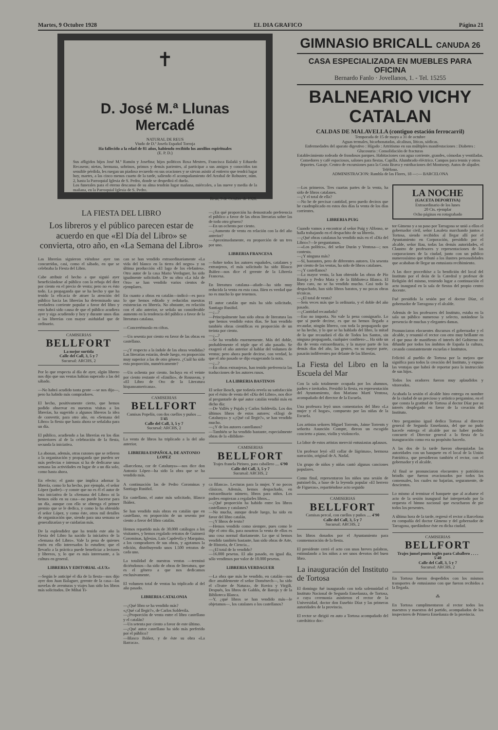Martes, 9 Octubre 1928 EL DIA GRAFICO Página 21
✝
D. José M.ª Llunas Mercadé
NATURAL DE REUS
Viudo de D.ª Josefa Español Torroja
Ha fallecido a la edad de 81 años, habiendo recibido los auxilios espirituales
(E. P. D.)
Sus afligidos hijos José M.ª Ramón y Josefina; hijos políticos Rosa Mestres, Francisca Balañá y Eduardo Recasens; nietas, hermana, sobrinos, primos y demás parientes, al participar a sus amigos y conocidos tan sensible pérdida, les ruegan un piadoso recuerdo en sus oraciones y se sirvan asistir al entierro que tendrá lugar hoy, martes, a las cinco menos cuarto de la tarde, saliendo el acompañamiento del Arrabal de Robuster, núm. 2, hasta la Parroquial Iglesia de S. Pedro, donde se despedirá el duelo.
Los funerales para el eterno descanso de su alma tendrán lugar mañana, miércoles, a las nueve y media de la mañana, en la Parroquial Iglesia de S. Pedro.
Reus, 9 de Octubre de 1928.
LA FIESTA DEL LIBRO
Los libreros y el público parecen estar de acuerdo en que «El Día del Libro» se convierta, otro año, en «La Semana del Libro»
Las librerías siguieron viéndose ayer tan concurridas, casi, como el sábado, en que se celebraba la Fiesta del Libro.
Cabe atribuir el hecho a que siguió ayer beneficiándose al público con la rebaja del diez por ciento en el precio de venta; pero no es ésto todo. La propaganda que se ha hecho y que ha tenido la eficacia de atraer la atención del público hacia las librerías ha determinado una verdadera corriente popular a favor del libro y esto habrá sido causa de que el público acudiera ayer y siga acudiendo y hoy y durante unos días a las librerías con mayor asiduidad que de ordinario.
CAMISERIAS
BELLFORT
La mejor surtida
Calle del Call, 3, 5 y 7
Sucursal: ARCHS, 2
Por lo que respecta al día de ayer, algún librero nos dijo que sus ventas habían superado a las del sábado.
—No habrá acudido tanta gente —se nos dijo—, pero ha habido más compradores.
El hecho, positivamente cierto, que hemos podido observar en nuestras visitas a los librerías, ha sugerido a algunos libreros la idea de convertir, para otro año, en «Semana del Libro» la fiesta que hasta ahora se señalaba para un día.
El público, acudiendo a las librerías en los días posteriores al de la celebración de la fiesta, secunda la iniciativa.
La abonan, además, otras razones que se refieren a la organización y propaganda que pueden ser más perfectas e intensas si ha de dedicarse una semana las actividades en lugar de a un día solo, como hasta ahora.
En efecto; el gasto que implica adornar la librería, como lo ha hecho, por ejemplo, el señor López (padre)—y conste que no es él el autor de esta iniciativa de la «Semana del Libro» ni la hemos oído en su casa—no puede hacerse para un día, aunque con ello se obtenga el primer premio que se le dedica, y como lo ha obtenido el señor López, y como éste, otros mil detalles de organización que, siendo para una semana se generalizarían y se cuidarían más.
De la esplendidez que ha tenido este año la Fiesta del Libro ha nacido la iniciativa de la «Semana del Libro». Vale la pena de quienes estén en ello interesados lo estudien; que el llevarlo a la práctica puede beneficiar a lectores y libreros, y, lo que es más interesante, a la cultura en general.
LIBRERIA Y EDITORIAL «LUX»
—Según le anticipé el día de la fiesta—nos dijo ayer don Juan Balaguer, gerente de la casa—las novelas de aventuras y viajes han sido los libros más solicitados. De Mihai Ti-
can se han vendido extraordinariamente «La vida del blanco en la tierra del negro» y su última producción «El lago de los elefantes». Otro autor de la casa Mario Verdaguer, ha sido igualmente solicitado. De su obra «La isla de Oro» se han vendido varios cientos de ejemplares.
En cuanto a obras en catalán—indicó—es poco lo que hemos editado y reducidas nuestras existencias en librería. No obstante, en relación con el año anterior, se señala un considerable aumento en la tendencia del público a favor de la literatura catalana.
—Concretémoslo en cifras.
—Un sesenta por ciento en favor de las obras en castellano.
—¿Y respecto a la índole de las obras vendidas? Las literarias estarán, desde luego, en proporción muy superior a las de otro género. ¿Cuál ha sido esta proporción, numéricamente?
—Un ochenta por ciento. Incluya en el veinte por ciento restante el «Emilio», de Rousseau, y «El Libro de Oro de la Literatura hispanoamericana».
CAMISERIAS
BELLFORT
Camisas Popelín, con dos cuellos y puños .... 5'45
Calle del Call, 3, 5 y 7
Sucursal: ARCHS, 2
La venta de libros ha triplicado a la del año anterior.
LIBRERIA ESPAÑOLA, DE ANTONIO LOPEZ
«Barcelona, cor de Catalunya»—nos dice don Antonio López—ha sido la obra que se ha vendido más.
A continuación las de Pedro Corominas y Santiago Rusiñol.
En castellano, el autor más solicitado, Blasco Ibáñez.
Se han vendido más obras en catalán que en castellano, en proporción de un sesenta por ciento a favor del libro catalán.
Hemos repartido más de 30.000 catálogos a los visitantes, y hemos regalado retratos de Guimerá Corominas, Iglesias, Luis Capdevila y Marquina, a los compradores de sus obras, y agotamos la edición, distribuyendo unos 1.500 retratos de cada uno.
La totalidad de nuestras ventas —terminó diciéndonos—ha sido de obras de literatura, que es el género a que nos dedicamos exclusivamente.
El volumen total de ventas ha triplicado al del año pasado.
LIBRERIA CATALONIA
—¿Qué libro se ha vendido más?
«¿Qué cal llegir?», de Carlos Soldevila.
—¿Proporción de venta entre el libro castellano y el catalán?
—Un setenta por ciento a favor de este último.
—¿Qué autor castellano ha sido más preferido por el público?
—Blasco Ibáñez, y de éste su obra «La Barraca».
—¿En qué proporción ha demostrado preferencia el público a favor de las obras literarias sobre las de todo otro género?
—En un ochenta por ciento.
—¿Aumento de venta en relación con la del año anterior?
—Aproximadamente, en proporción de un tres por uno.
LIBRERIA FRANCESA
—Sobre todos los autores españoles, catalanes y extranjeros, el más solicitado ha sido Blasco Ibáñez—nos dice el gerente de la Librería Francesa.
En literatura catalana—añade—ha sido muy reducida la venta en esta casa. Bien es verdad que no es mucho lo que tenemos.
El autor catalán que más ha sido solicitado, Santiago Rusiñol.
—¿...?
—Principalmente han sido obras de literatura las que hemos vendido estos días. Se han vendido también obras científicas en proporción de un treinta por ciento.
—¿...?
—Se ha vendido enormemente. Más del doble, probablemente el triple que el año pasado. Se exageró el año anterior al hablar del volumen de ventas; pero ahora puede decirse, con verdad, lo que el año pasado se dijo exagerando la nota.
—¿...?
—En obras extranjeras, han tenido preferencia las traducciones de los autores rusos.
LA LIBRERIA BASTINOS
El señor Bosch, que todavía revela su satisfacción por el éxito de venta del «Día del Libro», nos dice al preguntarle de qué autor catalán vendió más en dicho día:
—De Vallés y Pujals y Carlos Soldevila. Los dos últimos libros de estos autores: «Elogi de Catalunya» y «¿Qué cal llegir?», se han vendido mucho.
—¿Y de los autores castellanos?
—También se ha vendido bastante, especialmente obras de la «Bibliote-
CAMISERIAS
BELLFORT
Trajes franela Pirineo, para caballero .... 6'90
Calle del Call, 3, 5 y 7
Sucursal: ARCHS, 2
ca Blanca». Lecturas para la mujer. Y no pocos clásicos. Además, hemos despachado, en extraordinario número, libros para niños. Los padres empiezan a regalarles libros...
—¿Qué proporción ha habido entre los libros castellanos y catalanes?
—No mucha, aunque desde luego, ha sido en favor del libro catalán.
—¿Y libros de texto?
—Hemos vendido como siempre, pues como le dije el otro día, para nosotros la venta de ellos es una cosa normal diariamente. Lo que sí hemos vendido también bastante, han sido obras de Arte, de Historia, de Ciencia...
—¿El total de lo vendido?
—16.000 pesetas. El año pasado, en igual día, sólo vendimos por valor de 10.000 pesetas.
LIBRERIA VERDAGUER
—La obra que más he vendido, en catalán—nos dice amablemente el señor Doménech—, ha sido el «Teatre de Natura», de Rovira y Virgili. Después, los libros de Galdós, de Baroja y de la Biblioteca Blanca.
—Y, ¿qué libros se han vendido más—le objetamos—, los catalanes o los castellanos?
GIMNASIO BRICALL CANUDA 26
CASA ESPECIALIZADA EN MUEBLES PARA OFICINA
Bernardo Fanlo · Jovellanos, 1. - Tel. 15255
BALNEARIO VICHY CATALAN
CALDAS DE MALAVELLA (contiguo estación ferrocarril)
Temporada de 15 de mayo a 31 de octubre
Aguas termales, bicarbonatadas, alcalinas, líticas, sódicas.
Enfermedades del aparato digestivo : Hígado : Artritismo en sus múltiples manifestaciones : Diabetes : Glucosuria : Consolidación de fracturas
Establecimiento rodeado de frondosos parques. Habitaciones con agua corriente, grandes, cómodas y ventiladas. Comedores y café espaciosos, salones para fiestas. Capilla. Alumbrado eléctrico. Campos para tennis y otros deportes. Garaje. Centro de excursiones para la Costa Brava y estribaciones del Montseny. Autos de alquiler. Teléfono.
ADMINISTRACION: Rambla de las Flores, 18 —:— BARCELONA
—Los primeros. Tres cuartas partes de la venta, ha sido de libros catalanes.
—¿Y el total de ella?
—No he de precisar cantidad, pero puedo deciros que he cuadruplicado en estos dos días la venta de los días corrientes.
LIBRERIA PUIG
Cuando vamos a encontrar al señor Puig y Alfonso, se halla trabajando en el despachito de su librería.
—¿Qué obras catalanas ha vendido más en el «Día del Libro»?—le preguntamos.
—«Los polítics», del señor Durán y Ventosa—; nos contesta.
—¿Y ninguna más?
—Sí, bastantes, pero de diferentes autores. Un sesenta por ciento de las ventas, ha sido de libros catalanes.
—¿Y castellanos?
—La mayor venta, la han obtenido las obras de Pío Baroja y Pedro Mata y de la Biblioteca Blanca. El libro caro, no se ha vendido mucho. Casi todo lo despachado, han sido libros baratos, y no pocas obras técnicas.
—¿El total de venta?
—Seis veces más que la ordinaria, y el doble del año pasado.
—¿Cantidad recaudada?
—Eso no importa. No vale la pena consignarlo. Lo que sí puede decirse, es que no hemos llegado a recaudar, ningún librero, con toda la propaganda que se ha hecho, y lo que se ha hablado del libro, la mitad de lo que recaudará el día de Todos los Santos, sin ninguna propaganda, cualquier confitero-... Ha sido un día de venta extraordinaria, y la mayor parte de los demás días del año, las gentes, en su mayor parte, pasarán indiferentes por delante de las librerías.
La Fiesta del Libro en la Escuela del Mar
Con la sala totalmente ocupada por los alumnos, padres e invitados. Presidió la fiesta, en representación del Ayuntamiento, don Mariano Martí Ventosa, acompañado del director de la Escuela.
Una profesora leyó unos comentarios del libro «La mujer y el hogar», compuesto por las niñas de la Escuela.
Los artistas señores Miguel Torrents, Jaime Torrents y señorita Asunción Compte, dieron un escogido concierto a piano, violín y violoncelo.
La labor de estos artistas mereció entusiastas aplausos.
Un profesor leyó «El collar de lágrimas», hermosa narración, original de A. Nadal.
Un grupo de niños y niñas cantó algunas canciones populares.
Como final, representaron los niños una sesión de putxinel-lis, a base de la leyenda popular «El herrero de Figueras», repartiéndose acto seguido
CAMISERIAS
BELLFORT
Camisas percal, con cuellos y puños .... 4'90
Calle del Call, 3, 5 y 7
Sucursal: ARCHS, 2
los libros donados por el Ayuntamiento para conmemoración de la fiesta.
El presidente cerró el acto con unas breves palabras, estimulando a los niños a ser unos devotos del buen libro.
La inauguración del Instituto de Tortosa
El domingo fué inaugurado con toda solemnidad el Instituto Nacional de Segunda Enseñanza, de Tortosa, a cuya ceremonia asistieron el rector de la Universidad, doctor don Eusebio Díaz y las primeras autoridades de la provincia.
El rector se dirigió en auto a Tortosa acompañado del catedrático doc-
LA NOCHE
(GACETA DEPORTIVA)
Extraordinario de los lunes
20 Cts. ejemplar
Ocho páginas en rotograbado
tor Gimeno y a su paso por Tarragona se unió a ellos el gobernador civil, señor Lasaleta marchando juntos a Tortosa, siendo recibidos al llegar allí por el Ayuntamiento en Corporación, presidido por el alcalde, señor Bau, todas las demás autoridades, el Claustro de profesores y representaciones de las corporaciones de la ciudad, junto con un público numerosísimo que tributó a los ilustres personalidades que acababan de llegar un entusiasta recibimiento.
A las doce procedióse a la bendición del local del Instituto por el deán de la Catedral y profesor de Religión del mismo, teniendo lugar a continuación el acto inaugural en la sala de fiestas del propio centro docente.
Fué presidida la sesión por el doctor Díaz, el gobernador de Tarragona y el alcalde.
Además de los profesores del Instituto, estaba en la sala un público numeroso y selecto, notándose la presencia de muchas y elegantes damas.
Pronunciaron elocuentes discursos el gobernador y el alcalde, y resumió el rector con otro muy brillante en el que puso de manifiesto el interés del Gobierno en difundir por todos los ámbitos de España la cultura, creando constantemente escuelas e Institutos.
Felicitó al pueblo de Tortosa por la mejora que significa para todos la creación del Instituto, y expuso las ventajas que habrá de reportar para la instrucción de sus hijos.
Todos los oradores fueron muy aplaudidos y vitoreados.
Acabada la sesión el alcalde hizo entrega en nombre de la ciudad de un precioso y artístico pergamino, en el que consta la gratitud de Tortosa al doctor Díaz por su interés desplegado en favor de la creación del Instituto.
Otro pergamino igual dedica Tortosa al director general de Segunda Enseñanza, del que no pudo hacerle entrega el alcalde por no haber podido concurrir el Director general a la fiesta de la inauguración como era su propósito hacerlo.
A las dos de la tarde fueron obsequiadas las autoridades con un banquete en el local de la Unión Patriótica, que presidieron también el rector, con el gobernador y el alcalde.
Al final se pronunciaron elocuentes y patrióticos brindis que fueron ovacionados por todos los comensales, los cuales no bajarían, seguramente, de doscientos.
Lo mismo al terminar el banquete que al acabarse el acto de la sesión inaugural fué interpretado por la orquesta el himno nacional que escucharon de pie todos los presentes.
A última hora de la tarde, regresó el rector a Barcelona en compañía del doctor Gimeno y del gobernador de Tarragona, quedándose éste en dicha ciudad.
CAMISERIAS
BELLFORT
Trajes jumel punto inglés para Caballero . . . . 5'40
Calle del Call, 3, 5 y 7
Sucursal: ARCHS, 2
En Tortosa fueron despedidos con los mismos transportes de entusiasmo con que fueron recibidos a la llegada.
⁂
En Tortosa cumplimentaron al rector todos los maestros y maestras del partido, acompañados de los inspectores de Primera Enseñanza de la provincia.